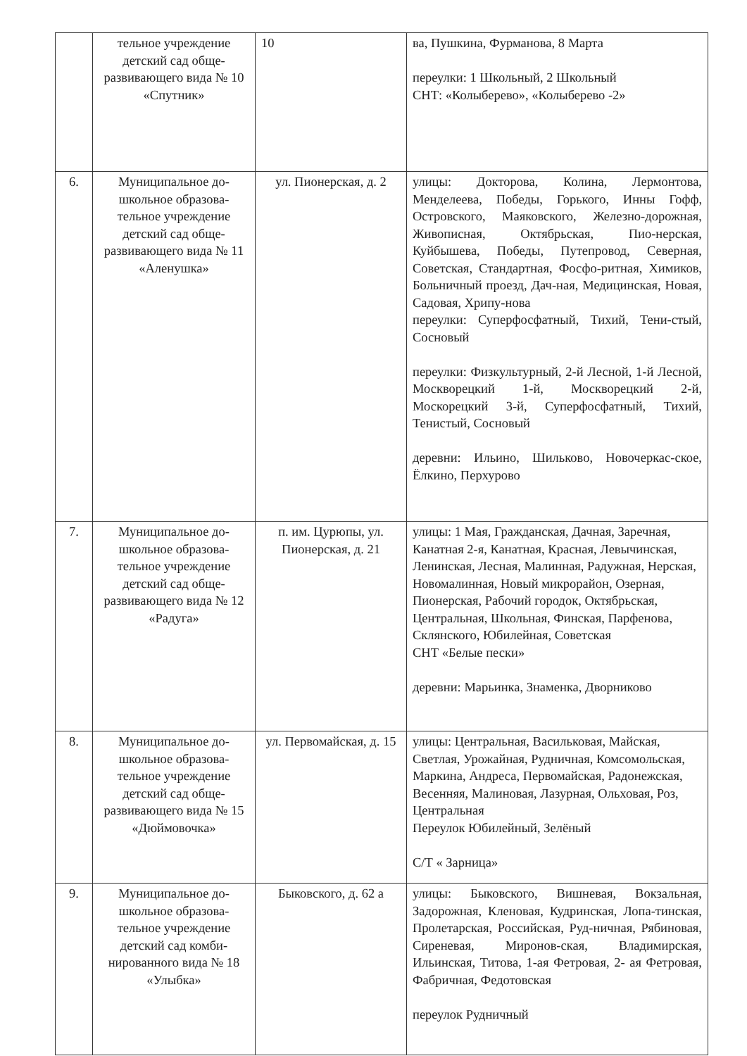| | тельное учреждение детский сад обще-развивающего вида № 10 «Спутник» | 10 | ва, Пушкина, Фурманова, 8 Марта переулки: 1 Школьный, 2 Школьный СНТ: «Колыберево», «Колыберево -2» |
| 6. | Муниципальное до-школьное образова-тельное учреждение детский сад обще-развивающего вида № 11 «Аленушка» | ул. Пионерская, д. 2 | улицы: Докторова, Колина, Лермонтова, Менделеева, Победы, Горького, Инны Гофф, Островского, Маяковского, Железно-дорожная, Живописная, Октябрьская, Пио-нерская, Куйбышева, Победы, Путепровод, Северная, Советская, Стандартная, Фосфо-ритная, Химиков, Больничный проезд, Дач-ная, Медицинская, Новая, Садовая, Хрипу-нова переулки: Суперфосфатный, Тихий, Тени-стый, Сосновый переулки: Физкультурный, 2-й Лесной, 1-й Лесной, Москворецкий 1-й, Москворецкий 2-й, Москорецкий 3-й, Суперфосфатный, Тихий, Тенистый, Сосновый деревни: Ильино, Шильково, Новочеркас-ское, Ёлкино, Перхурово |
| 7. | Муниципальное до-школьное образова-тельное учреждение детский сад обще-развивающего вида № 12 «Радуга» | п. им. Цурюпы, ул. Пионерская, д. 21 | улицы: 1 Мая, Гражданская, Дачная, Заречная, Канатная 2-я, Канатная, Красная, Левычинская, Ленинская, Лесная, Малинная, Радужная, Нерская, Новомалинная, Новый микрорайон, Озерная, Пионерская, Рабочий городок, Октябрьская, Центральная, Школьная, Финская, Парфенова, Склянского, Юбилейная, Советская СНТ «Белые пески» деревни: Марьинка, Знаменка, Дворниково |
| 8. | Муниципальное до-школьное образова-тельное учреждение детский сад обще-развивающего вида № 15 «Дюймовочка» | ул. Первомайская, д. 15 | улицы: Центральная, Васильковая, Майская, Светлая, Урожайная, Рудничная, Комсомольская, Маркина, Андреса, Первомайская, Радонежская, Весенняя, Малиновая, Лазурная, Ольховая, Роз, Центральная Переулок Юбилейный, Зелёный С/Т « Зарница» |
| 9. | Муниципальное до-школьное образова-тельное учреждение детский сад комби-нированного вида № 18 «Улыбка» | Быковского, д. 62 а | улицы: Быковского, Вишневая, Вокзальная, Задорожная, Кленовая, Кудринская, Лопа-тинская, Пролетарская, Российская, Руд-ничная, Рябиновая, Сиреневая, Миронов-ская, Владимирская, Ильинская, Титова, 1-ая Фетровая, 2- ая Фетровая, Фабричная, Федотовская переулок Рудничный |